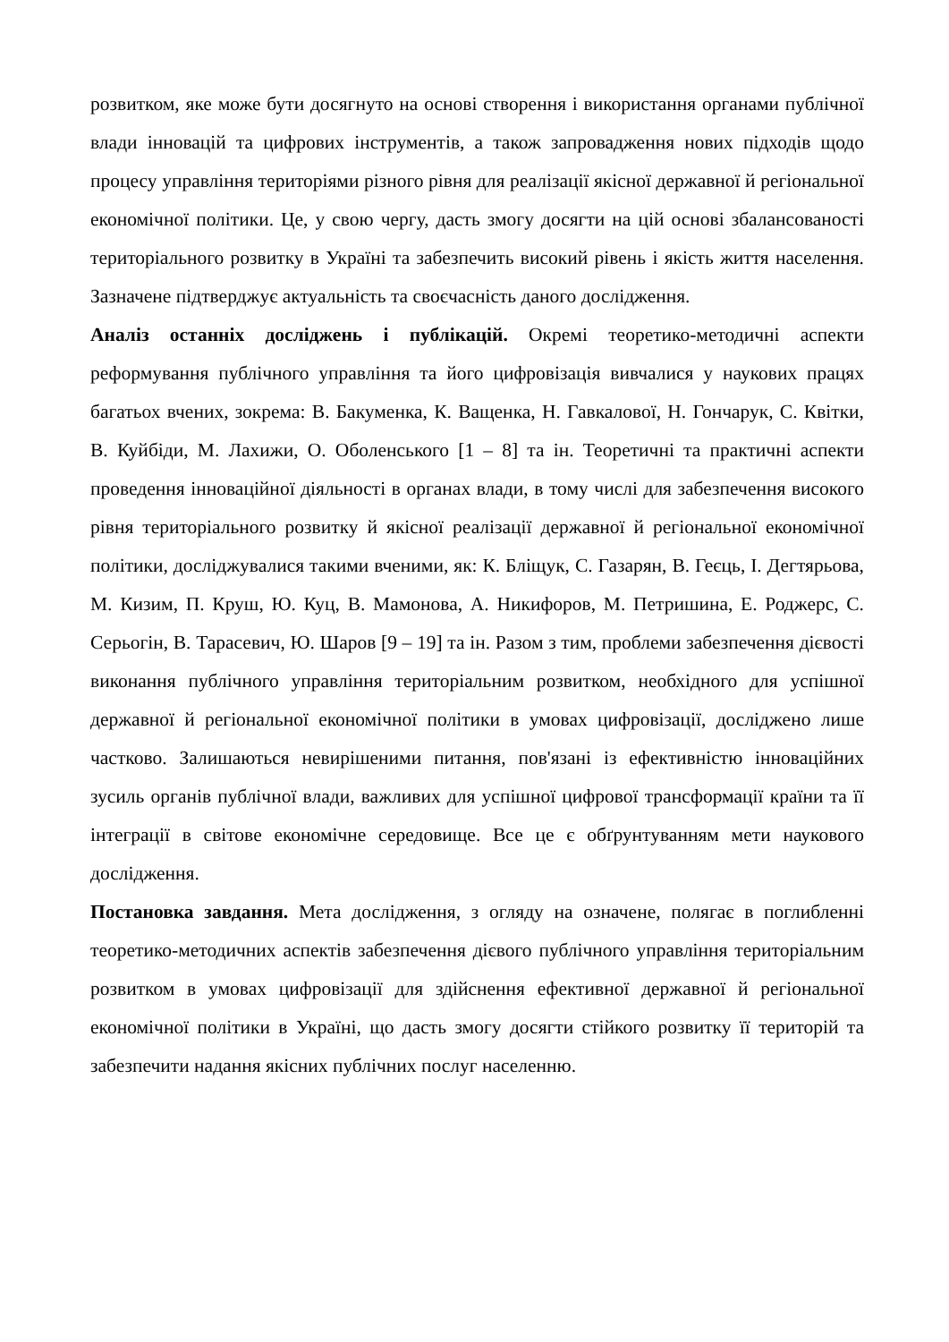розвитком, яке може бути досягнуто на основі створення і використання органами публічної влади інновацій та цифрових інструментів, а також запровадження нових підходів щодо процесу управління територіями різного рівня для реалізації якісної державної й регіональної економічної політики. Це, у свою чергу, дасть змогу досягти на цій основі збалансованості територіального розвитку в Україні та забезпечить високий рівень і якість життя населення. Зазначене підтверджує актуальність та своєчасність даного дослідження.
Аналіз останніх досліджень і публікацій. Окремі теоретико-методичні аспекти реформування публічного управління та його цифровізація вивчалися у наукових працях багатьох вчених, зокрема: В. Бакуменка, К. Ващенка, Н. Гавкалової, Н. Гончарук, С. Квітки, В. Куйбіди, М. Лахижи, О. Оболенського [1 – 8] та ін. Теоретичні та практичні аспекти проведення інноваційної діяльності в органах влади, в тому числі для забезпечення високого рівня територіального розвитку й якісної реалізації державної й регіональної економічної політики, досліджувалися такими вченими, як: К. Бліщук, С. Газарян, В. Геєць, І. Дегтярьова, М. Кизим, П. Круш, Ю. Куц, В. Мамонова, А. Никифоров, М. Петришина, Е. Роджерс, С. Серьогін, В. Тарасевич, Ю. Шаров [9 – 19] та ін. Разом з тим, проблеми забезпечення дієвості виконання публічного управління територіальним розвитком, необхідного для успішної державної й регіональної економічної політики в умовах цифровізації, досліджено лише частково. Залишаються невирішеними питання, пов'язані із ефективністю інноваційних зусиль органів публічної влади, важливих для успішної цифрової трансформації країни та її інтеграції в світове економічне середовище. Все це є обґрунтуванням мети наукового дослідження.
Постановка завдання. Мета дослідження, з огляду на означене, полягає в поглибленні теоретико-методичних аспектів забезпечення дієвого публічного управління територіальним розвитком в умовах цифровізації для здійснення ефективної державної й регіональної економічної політики в Україні, що дасть змогу досягти стійкого розвитку її територій та забезпечити надання якісних публічних послуг населенню.